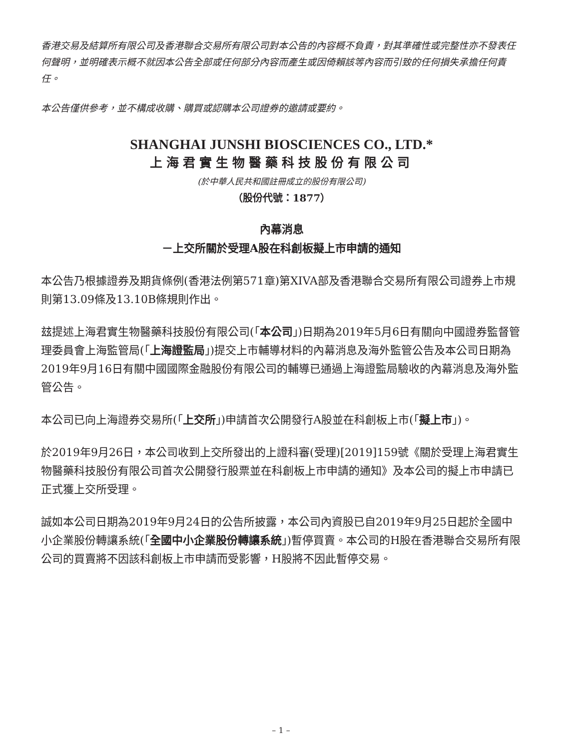香港交易及結算所有限公司及香港聯合交易所有限公司對本公告的內容概不負責，對其準確性或完整性亦不發表任何聲明，並明確表示概不就因本公告全部或任何部分內容而產生或因倚賴該等內容而引致的任何損失承擔任何責任。
本公告僅供參考，並不構成收購、購買或認購本公司證券的邀請或要約。
SHANGHAI JUNSHI BIOSCIENCES CO., LTD.*
上海君實生物醫藥科技股份有限公司
(於中華人民共和國註冊成立的股份有限公司)
（股份代號：1877）
內幕消息
－上交所關於受理A股在科創板擬上市申請的通知
本公告乃根據證券及期貨條例(香港法例第571章)第XIVA部及香港聯合交易所有限公司證券上市規則第13.09條及13.10B條規則作出。
玆提述上海君實生物醫藥科技股份有限公司(「本公司」)日期為2019年5月6日有關向中國證券監督管理委員會上海監管局(「上海證監局」)提交上市輔導材料的內幕消息及海外監管公告及本公司日期為2019年9月16日有關中國國際金融股份有限公司的輔導已通過上海證監局驗收的內幕消息及海外監管公告。
本公司已向上海證券交易所(「上交所」)申請首次公開發行A股並在科創板上市(「擬上市」)。
於2019年9月26日，本公司收到上交所發出的上證科審(受理)[2019]159號《關於受理上海君實生物醫藥科技股份有限公司首次公開發行股票並在科創板上市申請的通知》及本公司的擬上市申請已正式獲上交所受理。
誠如本公司日期為2019年9月24日的公告所披露，本公司內資股已自2019年9月25日起於全國中小企業股份轉讓系統(「全國中小企業股份轉讓系統」)暫停買賣。本公司的H股在香港聯合交易所有限公司的買賣將不因該科創板上市申請而受影響，H股將不因此暫停交易。
– 1 –